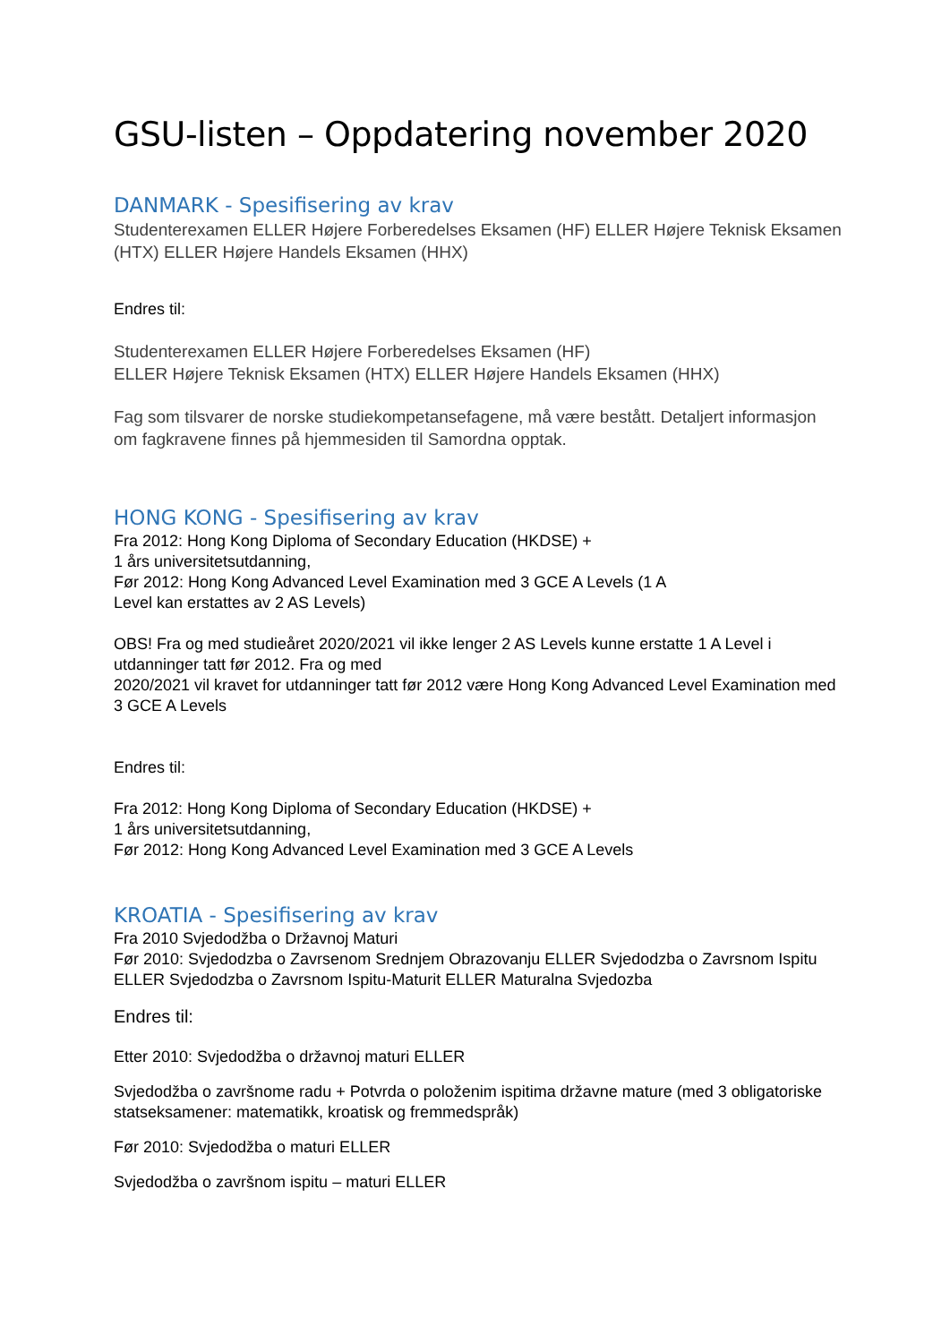GSU-listen – Oppdatering november 2020
DANMARK - Spesifisering av krav
Studenterexamen ELLER Højere Forberedelses Eksamen (HF) ELLER Højere Teknisk Eksamen (HTX) ELLER Højere Handels Eksamen (HHX)
Endres til:
Studenterexamen ELLER Højere Forberedelses Eksamen (HF)
ELLER Højere Teknisk Eksamen (HTX) ELLER Højere Handels Eksamen (HHX)
Fag som tilsvarer de norske studiekompetansefagene, må være bestått. Detaljert informasjon om fagkravene finnes på hjemmesiden til Samordna opptak.
HONG KONG - Spesifisering av krav
Fra 2012: Hong Kong Diploma of Secondary Education (HKDSE) +
1 års universitetsutdanning,
Før 2012: Hong Kong Advanced Level Examination med 3 GCE A Levels (1 A
Level kan erstattes av 2 AS Levels)
OBS! Fra og med studieåret 2020/2021 vil ikke lenger 2 AS Levels kunne erstatte 1 A Level i utdanninger tatt før 2012. Fra og med
2020/2021 vil kravet for utdanninger tatt før 2012 være Hong Kong Advanced Level Examination med 3 GCE A Levels
Endres til:
Fra 2012: Hong Kong Diploma of Secondary Education (HKDSE) +
1 års universitetsutdanning,
Før 2012: Hong Kong Advanced Level Examination med 3 GCE A Levels
KROATIA - Spesifisering av krav
Fra 2010 Svjedodžba o Državnoj Maturi
Før 2010: Svjedodzba o Zavrsenom Srednjem Obrazovanju ELLER Svjedodzba o Zavrsnom Ispitu ELLER Svjedodzba o Zavrsnom Ispitu-Maturit ELLER Maturalna Svjedozba
Endres til:
Etter 2010: Svjedodžba o državnoj maturi ELLER
Svjedodžba o završnome radu + Potvrda o položenim ispitima državne mature (med 3 obligatoriske statseksamener: matematikk, kroatisk og fremmedspråk)
Før 2010: Svjedodžba o maturi ELLER
Svjedodžba o završnom ispitu – maturi ELLER